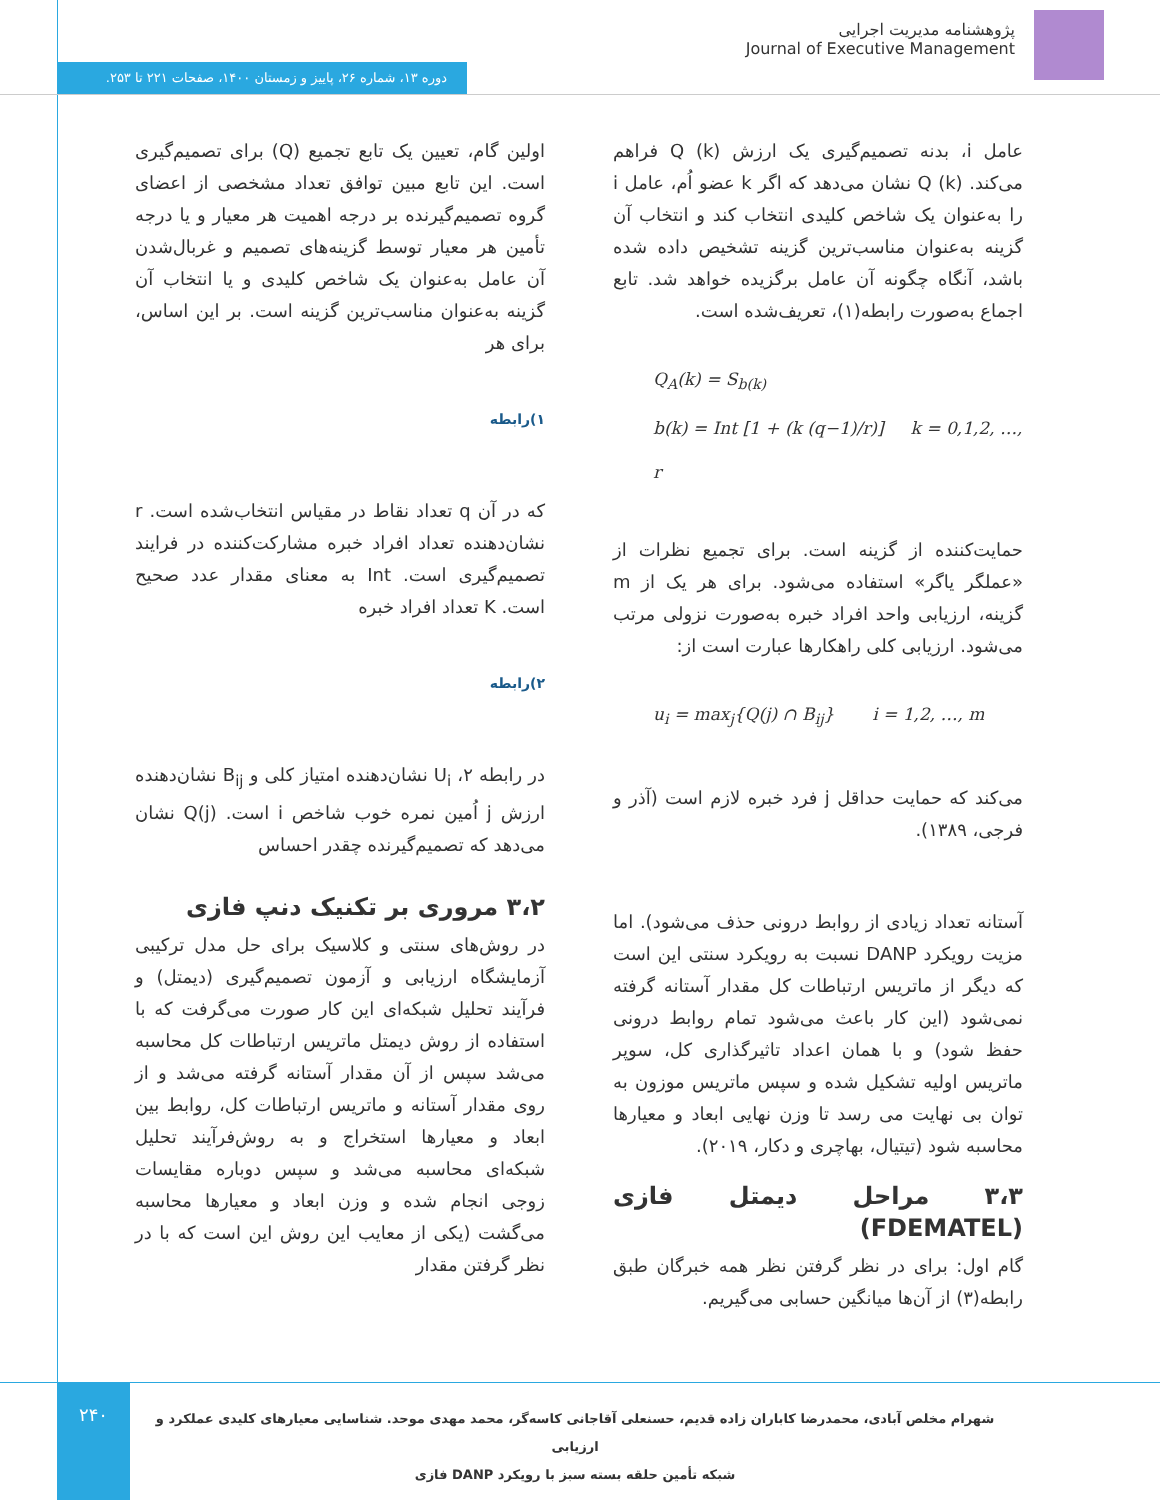پژوهشنامه مدیریت اجرایی
Journal of Executive Management
دوره ۱۳، شماره ۲۶، پاییز و زمستان ۱۴۰۰، صفحات ۲۲۱ تا ۲۵۳.
اولین گام، تعیین یک تابع تجمیع (Q) برای تصمیم‌گیری است. این تابع مبین توافق تعداد مشخصی از اعضای گروه تصمیم‌گیرنده بر درجه اهمیت هر معیار و یا درجه تأمین هر معیار توسط گزینه‌های تصمیم و غربال‌شدن آن عامل به‌عنوان یک شاخص کلیدی و یا انتخاب آن گزینه به‌عنوان مناسب‌ترین گزینه است. بر این اساس، برای هر
۱)رابطه
که در آن q تعداد نقاط در مقیاس انتخاب‌شده است. r نشان‌دهنده تعداد افراد خبره مشارکت‌کننده در فرایند تصمیم‌گیری است. Int به معنای مقدار عدد صحیح است. K تعداد افراد خبره
۲)رابطه
در رابطه ۲، U<sub>i</sub> نشان‌دهنده امتیاز کلی و B<sub>ij</sub> نشان‌دهنده ارزش j اُمین نمره خوب شاخص i است. Q(j) نشان می‌دهد که تصمیم‌گیرنده چقدر احساس
۳،۲ مروری بر تکنیک دنپ فازی
در روش‌های سنتی و کلاسیک برای حل مدل ترکیبی آزمایشگاه ارزیابی و آزمون تصمیم‌گیری (دیمتل) و فرآیند تحلیل شبکه‌ای این کار صورت می‌گرفت که با استفاده از روش دیمتل ماتریس ارتباطات کل محاسبه می‌شد سپس از آن مقدار آستانه گرفته می‌شد و از روی مقدار آستانه و ماتریس ارتباطات کل، روابط بین ابعاد و معیارها استخراج و به روش‌فرآیند تحلیل شبکه‌ای محاسبه می‌شد و سپس دوباره مقایسات زوجی انجام شده و وزن ابعاد و معیارها محاسبه می‌گشت (یکی از معایب این روش این است که با در نظر گرفتن مقدار
عامل i، بدنه تصمیم‌گیری یک ارزش Q (k) فراهم می‌کند. Q (k) نشان می‌دهد که اگر k عضو اُم، عامل i را به‌عنوان یک شاخص کلیدی انتخاب کند و انتخاب آن گزینه به‌عنوان مناسب‌ترین گزینه تشخیص داده شده باشد، آنگاه چگونه آن عامل برگزیده خواهد شد. تابع اجماع به‌صورت رابطه(۱)، تعریف‌شده است.
Q<sub>A</sub>(k) = S<sub>b(k)</sub>
b(k) = Int [1 + (k (q−1)/r)] k = 0,1,2, …, r
حمایت‌کننده از گزینه است. برای تجمیع نظرات از «عملگر یاگر» استفاده می‌شود. برای هر یک از m گزینه، ارزیابی واحد افراد خبره به‌صورت نزولی مرتب می‌شود. ارزیابی کلی راهکارها عبارت است از:
u<sub>i</sub> = max<sub>j</sub>{Q(j) ∩ B<sub>ij</sub>} i = 1,2, …, m
می‌کند که حمایت حداقل j فرد خبره لازم است (آذر و فرجی، ۱۳۸۹).
آستانه تعداد زیادی از روابط درونی حذف می‌شود). اما مزیت رویکرد DANP نسبت به رویکرد سنتی این است که دیگر از ماتریس ارتباطات کل مقدار آستانه گرفته نمی‌شود (این کار باعث می‌شود تمام روابط درونی حفظ شود) و با همان اعداد تاثیرگذاری کل، سوپر ماتریس اولیه تشکیل شده و سپس ماتریس موزون به توان بی نهایت می رسد تا وزن نهایی ابعاد و معیارها محاسبه شود (تیتیال، بهاچری و دکار، ۲۰۱۹).
۳،۳ مراحل دیمتل فازی (FDEMATEL)
گام اول: برای در نظر گرفتن نظر همه خبرگان طبق رابطه(۳) از آن‌ها میانگین حسابی می‌گیریم.
۲۴۰
شهرام مخلص آبادی، محمدرضا کاباران زاده قدیم، حسنعلی آقاجانی کاسه‌گر، محمد مهدی موحد. شناسایی معیارهای کلیدی عملکرد و ارزیابی
شبکه تأمین حلقه بسته سبز با رویکرد DANP فازی